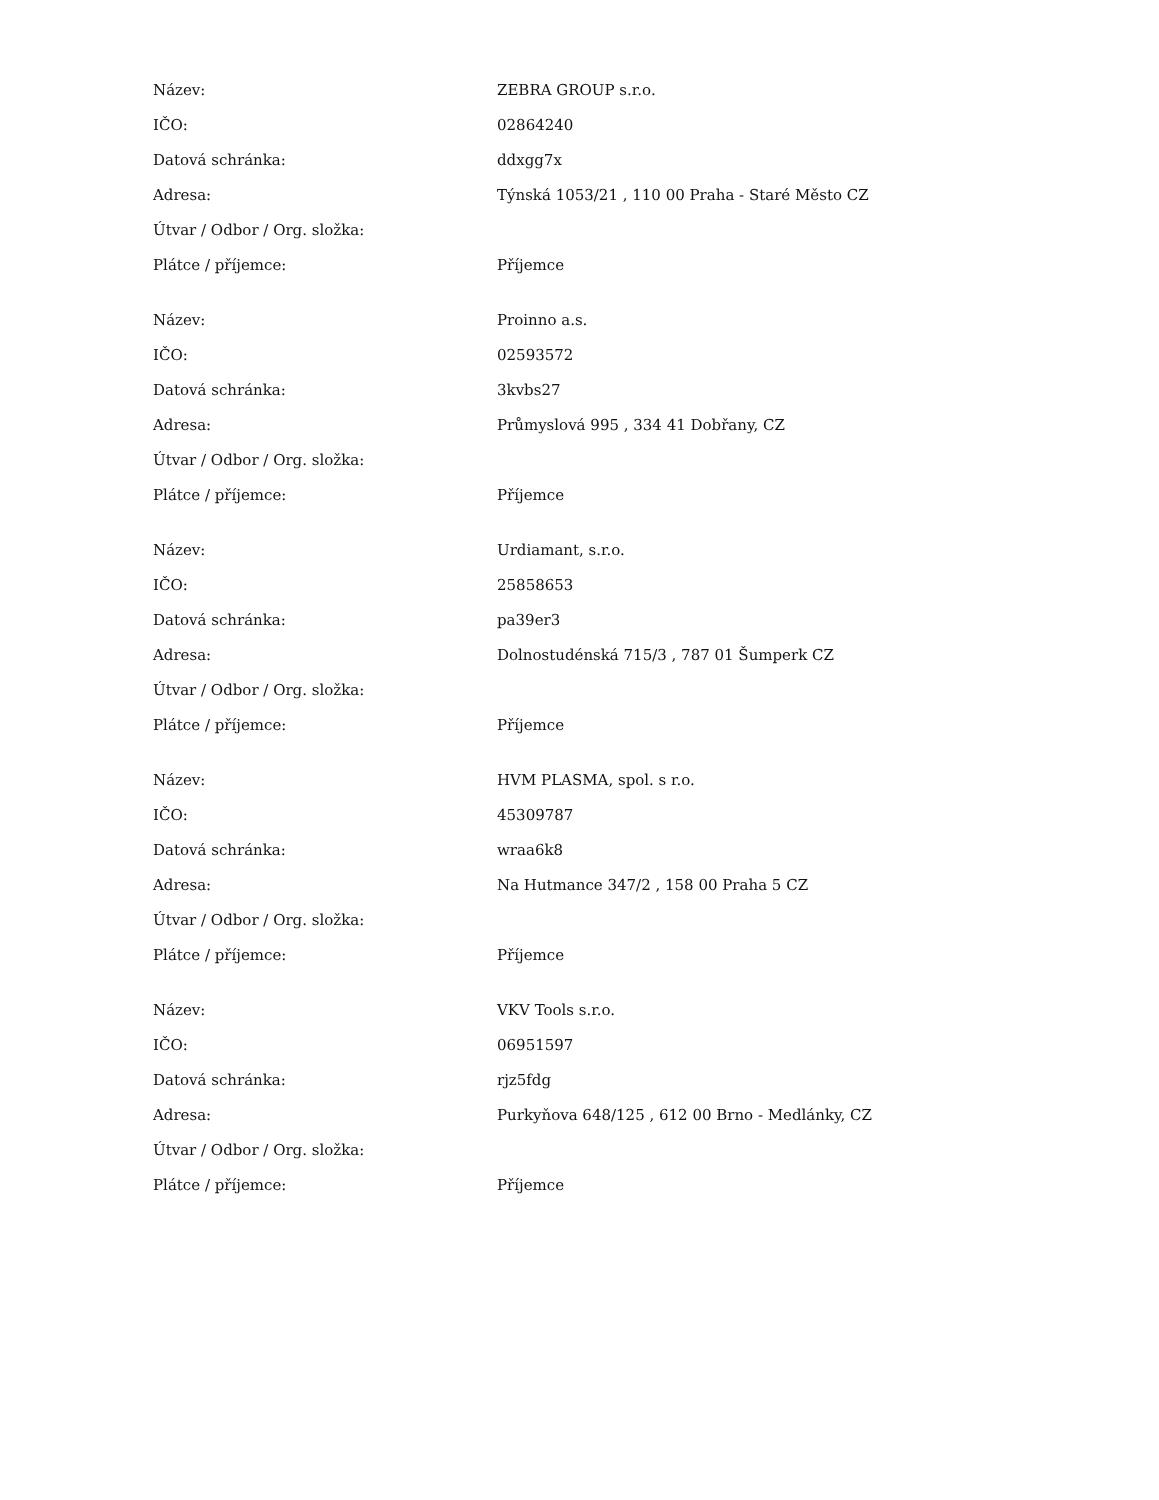| Název: | ZEBRA GROUP s.r.o. |
| IČO: | 02864240 |
| Datová schránka: | ddxgg7x |
| Adresa: | Týnská 1053/21 , 110 00 Praha - Staré Město CZ |
| Útvar / Odbor / Org. složka: | |
| Plátce / příjemce: | Příjemce |
| Název: | Proinno a.s. |
| IČO: | 02593572 |
| Datová schránka: | 3kvbs27 |
| Adresa: | Průmyslová 995 , 334 41 Dobřany, CZ |
| Útvar / Odbor / Org. složka: | |
| Plátce / příjemce: | Příjemce |
| Název: | Urdiamant, s.r.o. |
| IČO: | 25858653 |
| Datová schránka: | pa39er3 |
| Adresa: | Dolnostudénská 715/3 , 787 01 Šumperk CZ |
| Útvar / Odbor / Org. složka: | |
| Plátce / příjemce: | Příjemce |
| Název: | HVM PLASMA, spol. s r.o. |
| IČO: | 45309787 |
| Datová schránka: | wraa6k8 |
| Adresa: | Na Hutmance 347/2 , 158 00 Praha 5 CZ |
| Útvar / Odbor / Org. složka: | |
| Plátce / příjemce: | Příjemce |
| Název: | VKV Tools s.r.o. |
| IČO: | 06951597 |
| Datová schránka: | rjz5fdg |
| Adresa: | Purkyňova 648/125 , 612 00 Brno - Medlánky, CZ |
| Útvar / Odbor / Org. složka: | |
| Plátce / příjemce: | Příjemce |